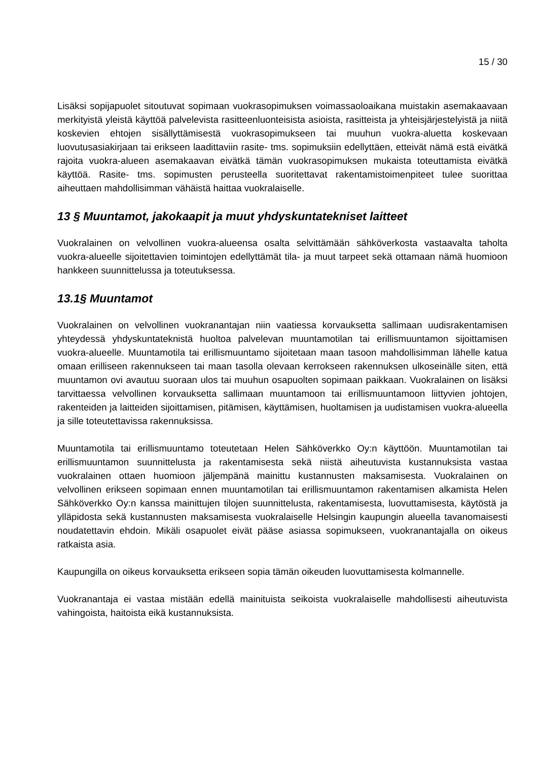15 / 30
Lisäksi sopijapuolet sitoutuvat sopimaan vuokrasopimuksen voimassaoloaikana muistakin asemakaavaan merkityistä yleistä käyttöä palvelevista rasitteenluonteisista asioista, rasitteista ja yhteisjärjestelyistä ja niitä koskevien ehtojen sisällyttämisestä vuokrasopimukseen tai muuhun vuokra-aluetta koskevaan luovutusasiakirjaan tai erikseen laadittaviin rasite- tms. sopimuksiin edellyttäen, etteivät nämä estä eivätkä rajoita vuokra-alueen asemakaavan eivätkä tämän vuokrasopimuksen mukaista toteuttamista eivätkä käyttöä. Rasite- tms. sopimusten perusteella suoritettavat rakentamistoimenpiteet tulee suorittaa aiheuttaen mahdollisimman vähäistä haittaa vuokralaiselle.
13 § Muuntamot, jakokaapit ja muut yhdyskuntatekniset laitteet
Vuokralainen on velvollinen vuokra-alueensa osalta selvittämään sähköverkosta vastaavalta taholta vuokra-alueelle sijoitettavien toimintojen edellyttämät tila- ja muut tarpeet sekä ottamaan nämä huomioon hankkeen suunnittelussa ja toteutuksessa.
13.1§ Muuntamot
Vuokralainen on velvollinen vuokranantajan niin vaatiessa korvauksetta sallimaan uudisrakentamisen yhteydessä yhdyskuntateknistä huoltoa palvelevan muuntamotilan tai erillismuuntamon sijoittamisen vuokra-alueelle. Muuntamotila tai erillismuuntamo sijoitetaan maan tasoon mahdollisimman lähelle katua omaan erilliseen rakennukseen tai maan tasolla olevaan kerrokseen rakennuksen ulkoseinälle siten, että muuntamon ovi avautuu suoraan ulos tai muuhun osapuolten sopimaan paikkaan. Vuokralainen on lisäksi tarvittaessa velvollinen korvauksetta sallimaan muuntamoon tai erillismuuntamoon liittyvien johtojen, rakenteiden ja laitteiden sijoittamisen, pitämisen, käyttämisen, huoltamisen ja uudistamisen vuokra-alueella ja sille toteutettavissa rakennuksissa.
Muuntamotila tai erillismuuntamo toteutetaan Helen Sähköverkko Oy:n käyttöön. Muuntamotilan tai erillismuuntamon suunnittelusta ja rakentamisesta sekä niistä aiheutuvista kustannuksista vastaa vuokralainen ottaen huomioon jäljempänä mainittu kustannusten maksamisesta. Vuokralainen on velvollinen erikseen sopimaan ennen muuntamotilan tai erillismuuntamon rakentamisen alkamista Helen Sähköverkko Oy:n kanssa mainittujen tilojen suunnittelusta, rakentamisesta, luovuttamisesta, käytöstä ja ylläpidosta sekä kustannusten maksamisesta vuokralaiselle Helsingin kaupungin alueella tavanomaisesti noudatettavin ehdoin. Mikäli osapuolet eivät pääse asiassa sopimukseen, vuokranantajalla on oikeus ratkaista asia.
Kaupungilla on oikeus korvauksetta erikseen sopia tämän oikeuden luovuttamisesta kolmannelle.
Vuokranantaja ei vastaa mistään edellä mainituista seikoista vuokralaiselle mahdollisesti aiheutuvista vahingoista, haitoista eikä kustannuksista.